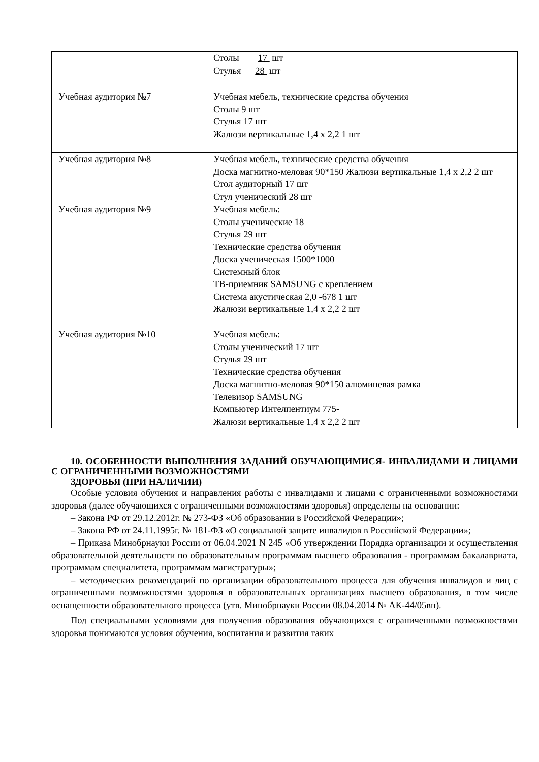| | Столы 17 шт Стулья 28 шт |
| Учебная аудитория №7 | Учебная мебель, технические средства обучения Столы 9 шт Стулья 17 шт Жалюзи вертикальные 1,4 х 2,2 1 шт |
| Учебная аудитория №8 | Учебная мебель, технические средства обучения Доска магнитно-меловая 90*150 Жалюзи вертикальные 1,4 х 2,2 2 шт Стол аудиторный 17 шт Стул ученический 28 шт |
| Учебная аудитория №9 | Учебная мебель: Столы ученические 18 Стулья 29 шт Технические средства обучения Доска ученическая 1500*1000 Системный блок ТВ-приемник SAMSUNG с креплением Система акустическая 2,0 -678 1 шт Жалюзи вертикальные 1,4 х 2,2 2 шт |
| Учебная аудитория №10 | Учебная мебель: Столы ученический 17 шт Стулья 29 шт Технические средства обучения Доска магнитно-меловая 90*150 алюминевая рамка Телевизор SAMSUNG Компьютер Интелпентиум 775- Жалюзи вертикальные 1,4 х 2,2 2 шт |
10. ОСОБЕННОСТИ ВЫПОЛНЕНИЯ ЗАДАНИЙ ОБУЧАЮЩИМИСЯ- ИНВАЛИДАМИ И ЛИЦАМИ С ОГРАНИЧЕННЫМИ ВОЗМОЖНОСТЯМИ
ЗДОРОВЬЯ (ПРИ НАЛИЧИИ)
Особые условия обучения и направления работы с инвалидами и лицами с ограниченными возможностями здоровья (далее обучающихся с ограниченными возможностями здоровья) определены на основании:
– Закона РФ от 29.12.2012г. № 273-ФЗ «Об образовании в Российской Федерации»;
– Закона РФ от 24.11.1995г. № 181-ФЗ «О социальной защите инвалидов в Российской Федерации»;
– Приказа Минобрнауки России от 06.04.2021 N 245 «Об утверждении Порядка организации и осуществления образовательной деятельности по образовательным программам высшего образования - программам бакалавриата, программам специалитета, программам магистратуры»;
– методических рекомендаций по организации образовательного процесса для обучения инвалидов и лиц с ограниченными возможностями здоровья в образовательных организациях высшего образования, в том числе оснащенности образовательного процесса (утв. Минобрнауки России 08.04.2014 № АК-44/05вн).
Под специальными условиями для получения образования обучающихся с ограниченными возможностями здоровья понимаются условия обучения, воспитания и развития таких